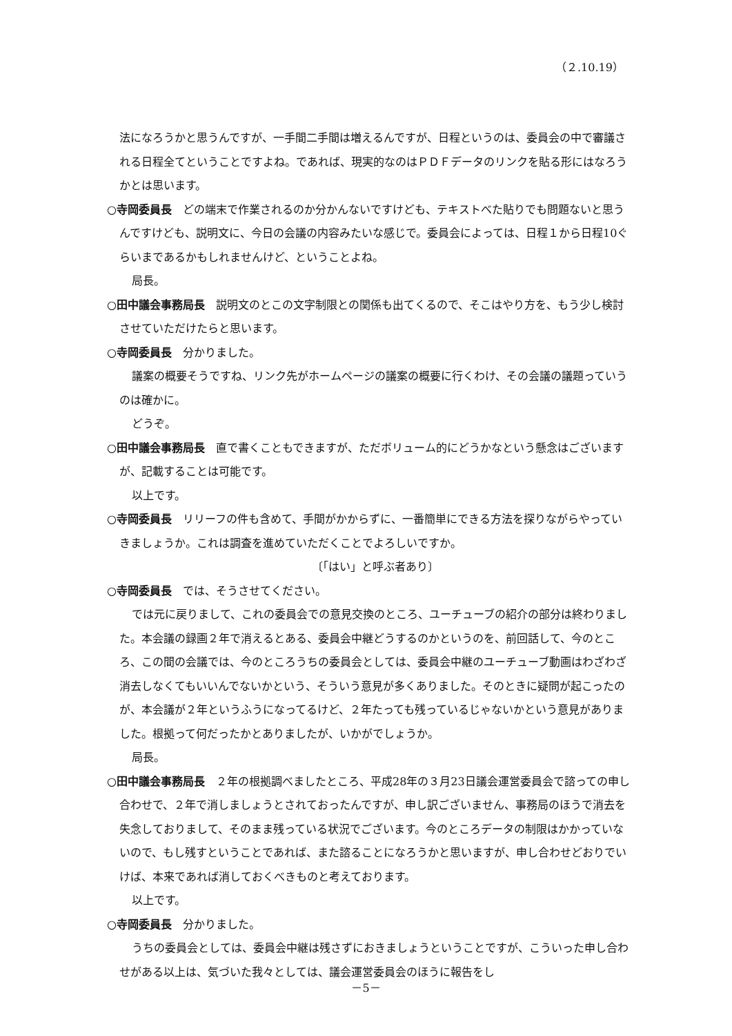（２.10.19）
法になろうかと思うんですが、一手間二手間は増えるんですが、日程というのは、委員会の中で審議される日程全てということですよね。であれば、現実的なのはＰＤＦデータのリンクを貼る形にはなろうかとは思います。
○寺岡委員長　どの端末で作業されるのか分かんないですけども、テキストべた貼りでも問題ないと思うんですけども、説明文に、今日の会議の内容みたいな感じで。委員会によっては、日程１から日程10ぐらいまであるかもしれませんけど、ということよね。
局長。
○田中議会事務局長　説明文のとこの文字制限との関係も出てくるので、そこはやり方を、もう少し検討させていただけたらと思います。
○寺岡委員長　分かりました。
議案の概要そうですね、リンク先がホームページの議案の概要に行くわけ、その会議の議題っていうのは確かに。
どうぞ。
○田中議会事務局長　直で書くこともできますが、ただボリューム的にどうかなという懸念はございますが、記載することは可能です。
以上です。
○寺岡委員長　リリーフの件も含めて、手間がかからずに、一番簡単にできる方法を探りながらやっていきましょうか。これは調査を進めていただくことでよろしいですか。
〔「はい」と呼ぶ者あり〕
○寺岡委員長　では、そうさせてください。
では元に戻りまして、これの委員会での意見交換のところ、ユーチューブの紹介の部分は終わりました。本会議の録画２年で消えるとある、委員会中継どうするのかというのを、前回話して、今のところ、この間の会議では、今のところうちの委員会としては、委員会中継のユーチューブ動画はわざわざ消去しなくてもいいんでないかという、そういう意見が多くありました。そのときに疑問が起こったのが、本会議が２年というふうになってるけど、２年たっても残っているじゃないかという意見がありました。根拠って何だったかとありましたが、いかがでしょうか。
局長。
○田中議会事務局長　２年の根拠調べましたところ、平成28年の３月23日議会運営委員会で諮っての申し合わせで、２年で消しましょうとされておったんですが、申し訳ございません、事務局のほうで消去を失念しておりまして、そのまま残っている状況でございます。今のところデータの制限はかかっていないので、もし残すということであれば、また諮ることになろうかと思いますが、申し合わせどおりでいけば、本来であれば消しておくべきものと考えております。
以上です。
○寺岡委員長　分かりました。
うちの委員会としては、委員会中継は残さずにおきましょうということですが、こういった申し合わせがある以上は、気づいた我々としては、議会運営委員会のほうに報告をし
－5－